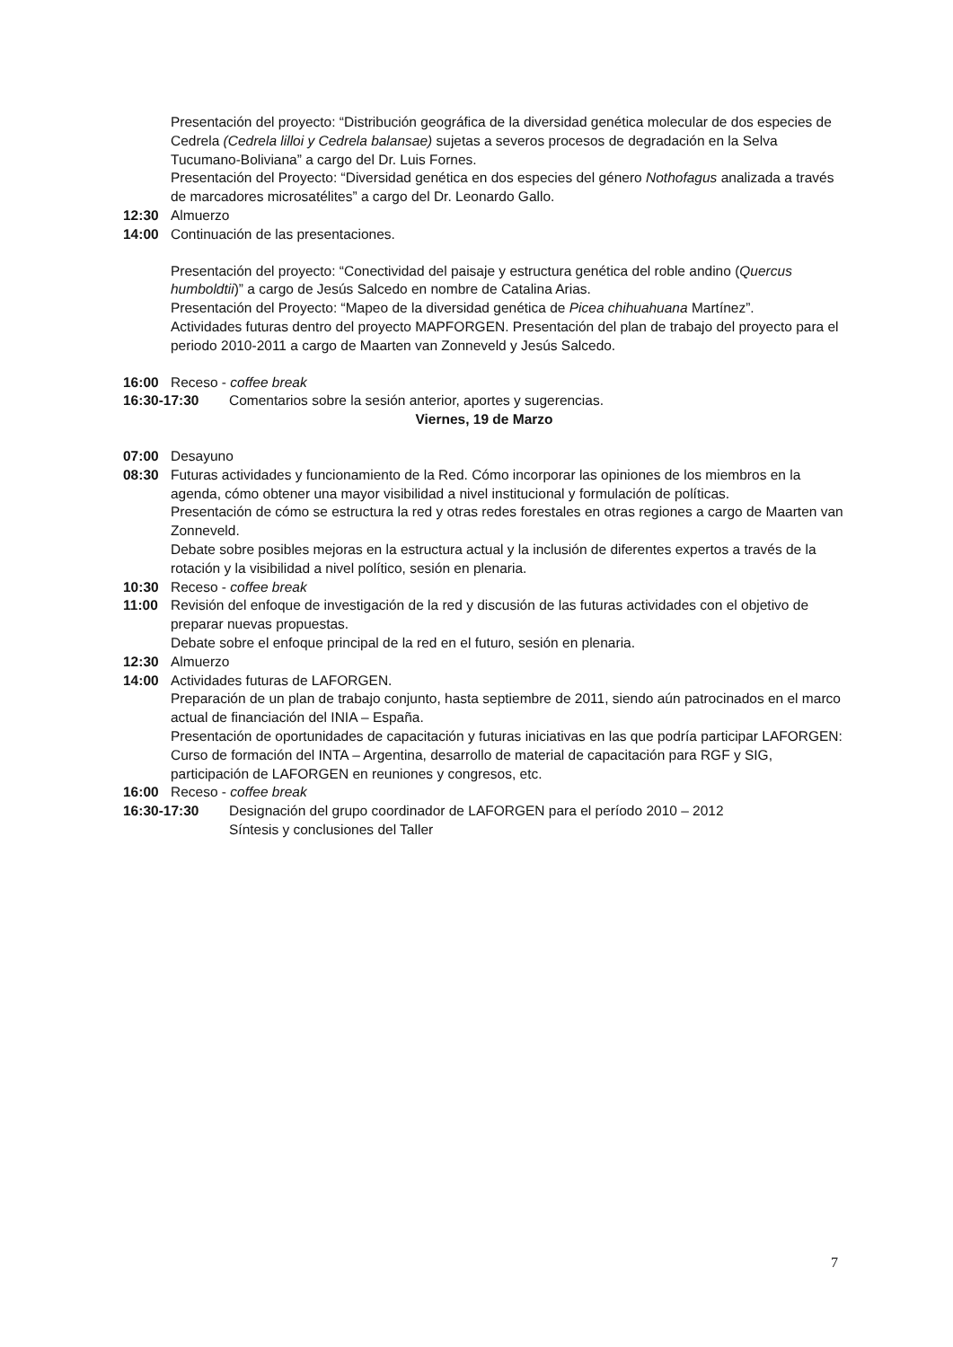Presentación del proyecto: “Distribución geográfica de la diversidad genética molecular de dos especies de Cedrela (Cedrela lilloi y Cedrela balansae) sujetas a severos procesos de degradación en la Selva Tucumano-Boliviana” a cargo del Dr. Luis Fornes.
Presentación del Proyecto: “Diversidad genética en dos especies del género Nothofagus analizada a través de marcadores microsatélites” a cargo del Dr. Leonardo Gallo.
12:30 Almuerzo
14:00 Continuación de las presentaciones.
Presentación del proyecto: “Conectividad del paisaje y estructura genética del roble andino (Quercus humboldtii)” a cargo de Jesús Salcedo en nombre de Catalina Arias.
Presentación del Proyecto: “Mapeo de la diversidad genética de Picea chihuahuana Martínez”.
Actividades futuras dentro del proyecto MAPFORGEN. Presentación del plan de trabajo del proyecto para el periodo 2010-2011 a cargo de Maarten van Zonneveld y Jesús Salcedo.
16:00 Receso - coffee break
16:30-17:30 Comentarios sobre la sesión anterior, aportes y sugerencias.
Viernes, 19 de Marzo
07:00 Desayuno
08:30 Futuras actividades y funcionamiento de la Red. Cómo incorporar las opiniones de los miembros en la agenda, cómo obtener una mayor visibilidad a nivel institucional y formulación de políticas.
Presentación de cómo se estructura la red y otras redes forestales en otras regiones a cargo de Maarten van Zonneveld.
Debate sobre posibles mejoras en la estructura actual y la inclusión de diferentes expertos a través de la rotación y la visibilidad a nivel político, sesión en plenaria.
10:30 Receso - coffee break
11:00 Revisión del enfoque de investigación de la red y discusión de las futuras actividades con el objetivo de preparar nuevas propuestas.
Debate sobre el enfoque principal de la red en el futuro, sesión en plenaria.
12:30 Almuerzo
14:00 Actividades futuras de LAFORGEN.
Preparación de un plan de trabajo conjunto, hasta septiembre de 2011, siendo aún patrocinados en el marco actual de financiación del INIA – España.
Presentación de oportunidades de capacitación y futuras iniciativas en las que podría participar LAFORGEN: Curso de formación del INTA – Argentina, desarrollo de material de capacitación para RGF y SIG, participación de LAFORGEN en reuniones y congresos, etc.
16:00 Receso - coffee break
16:30-17:30 Designación del grupo coordinador de LAFORGEN para el período 2010 – 2012
Síntesis y conclusiones del Taller
7